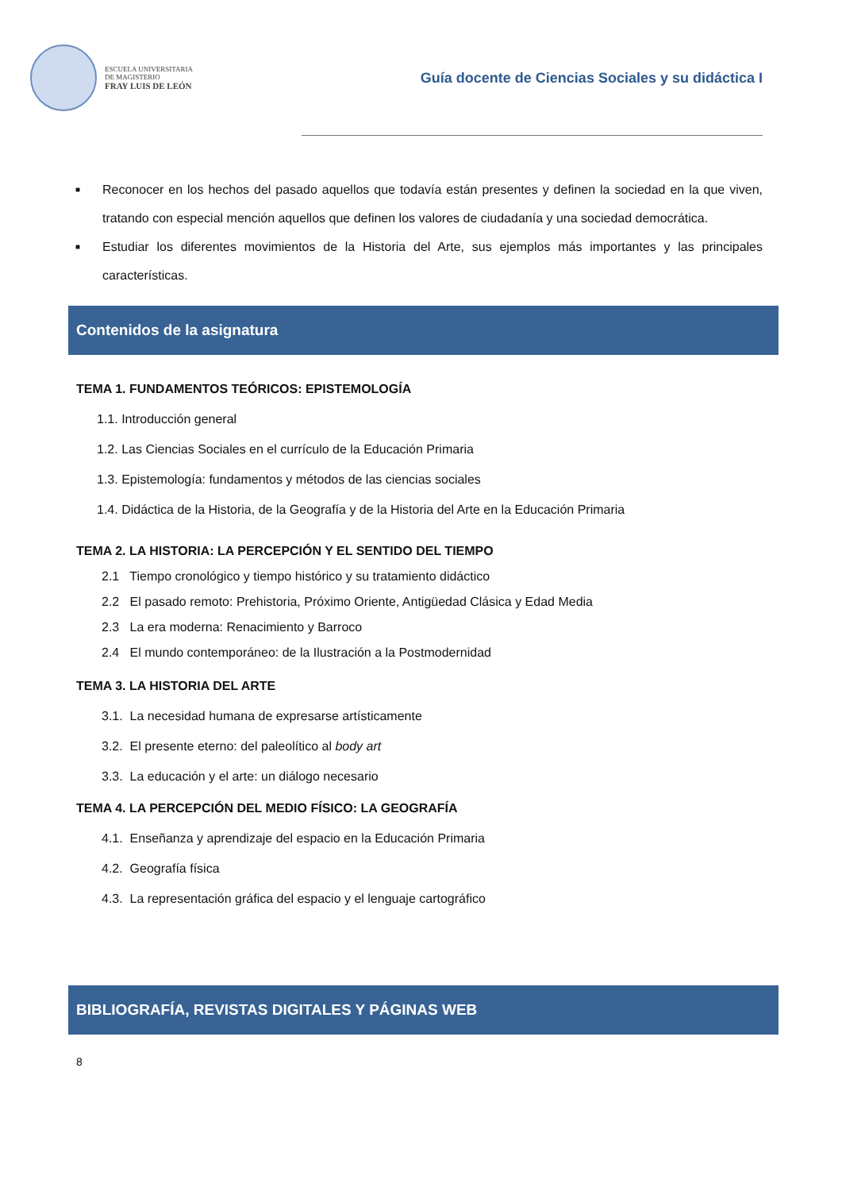ESCUELA UNIVERSITARIA
DE MAGISTERIO
FRAY LUIS DE LEÓN
Guía docente de Ciencias Sociales y su didáctica I
■ Reconocer en los hechos del pasado aquellos que todavía están presentes y definen la sociedad en la que viven, tratando con especial mención aquellos que definen los valores de ciudadanía y una sociedad democrática.
■ Estudiar los diferentes movimientos de la Historia del Arte, sus ejemplos más importantes y las principales características.
Contenidos de la asignatura
TEMA 1. FUNDAMENTOS TEÓRICOS: EPISTEMOLOGÍA
1.1. Introducción general
1.2. Las Ciencias Sociales en el currículo de la Educación Primaria
1.3. Epistemología: fundamentos y métodos de las ciencias sociales
1.4. Didáctica de la Historia, de la Geografía y de la Historia del Arte en la Educación Primaria
TEMA 2. LA HISTORIA: LA PERCEPCIÓN Y EL SENTIDO DEL TIEMPO
2.1 Tiempo cronológico y tiempo histórico y su tratamiento didáctico
2.2 El pasado remoto: Prehistoria, Próximo Oriente, Antigüedad Clásica y Edad Media
2.3 La era moderna: Renacimiento y Barroco
2.4 El mundo contemporáneo: de la Ilustración a la Postmodernidad
TEMA 3. LA HISTORIA DEL ARTE
3.1. La necesidad humana de expresarse artísticamente
3.2. El presente eterno: del paleolítico al body art
3.3. La educación y el arte: un diálogo necesario
TEMA 4. LA PERCEPCIÓN DEL MEDIO FÍSICO: LA GEOGRAFÍA
4.1. Enseñanza y aprendizaje del espacio en la Educación Primaria
4.2. Geografía física
4.3. La representación gráfica del espacio y el lenguaje cartográfico
BIBLIOGRAFÍA, REVISTAS DIGITALES Y PÁGINAS WEB
8